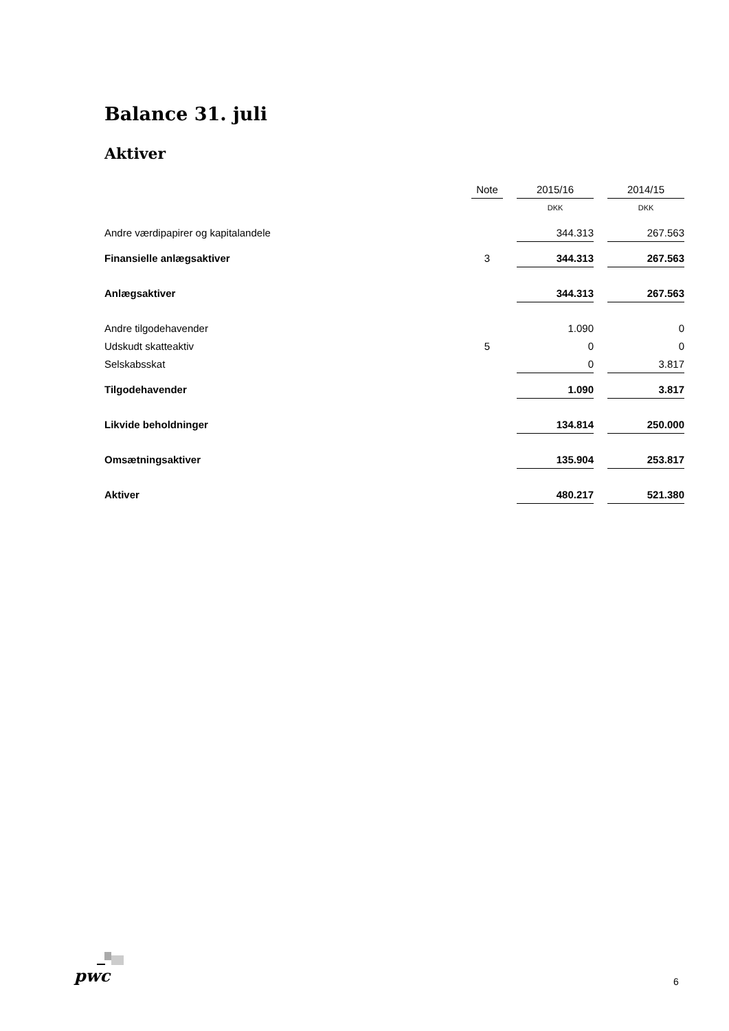Balance 31. juli
Aktiver
| | Note | | 2015/16 | | 2014/15 |
| --- | --- | --- | --- | --- | --- |
| | | | DKK | | DKK |
| Andre værdipapirer og kapitalandele | | | 344.313 | | 267.563 |
| Finansielle anlægsaktiver | 3 | | 344.313 | | 267.563 |
| Anlægsaktiver | | | 344.313 | | 267.563 |
| Andre tilgodehavender | | | 1.090 | | 0 |
| Udskudt skatteaktiv | 5 | | 0 | | 0 |
| Selskabsskat | | | 0 | | 3.817 |
| Tilgodehavender | | | 1.090 | | 3.817 |
| Likvide beholdninger | | | 134.814 | | 250.000 |
| Omsætningsaktiver | | | 135.904 | | 253.817 |
| Aktiver | | | 480.217 | | 521.380 |
pwc 6